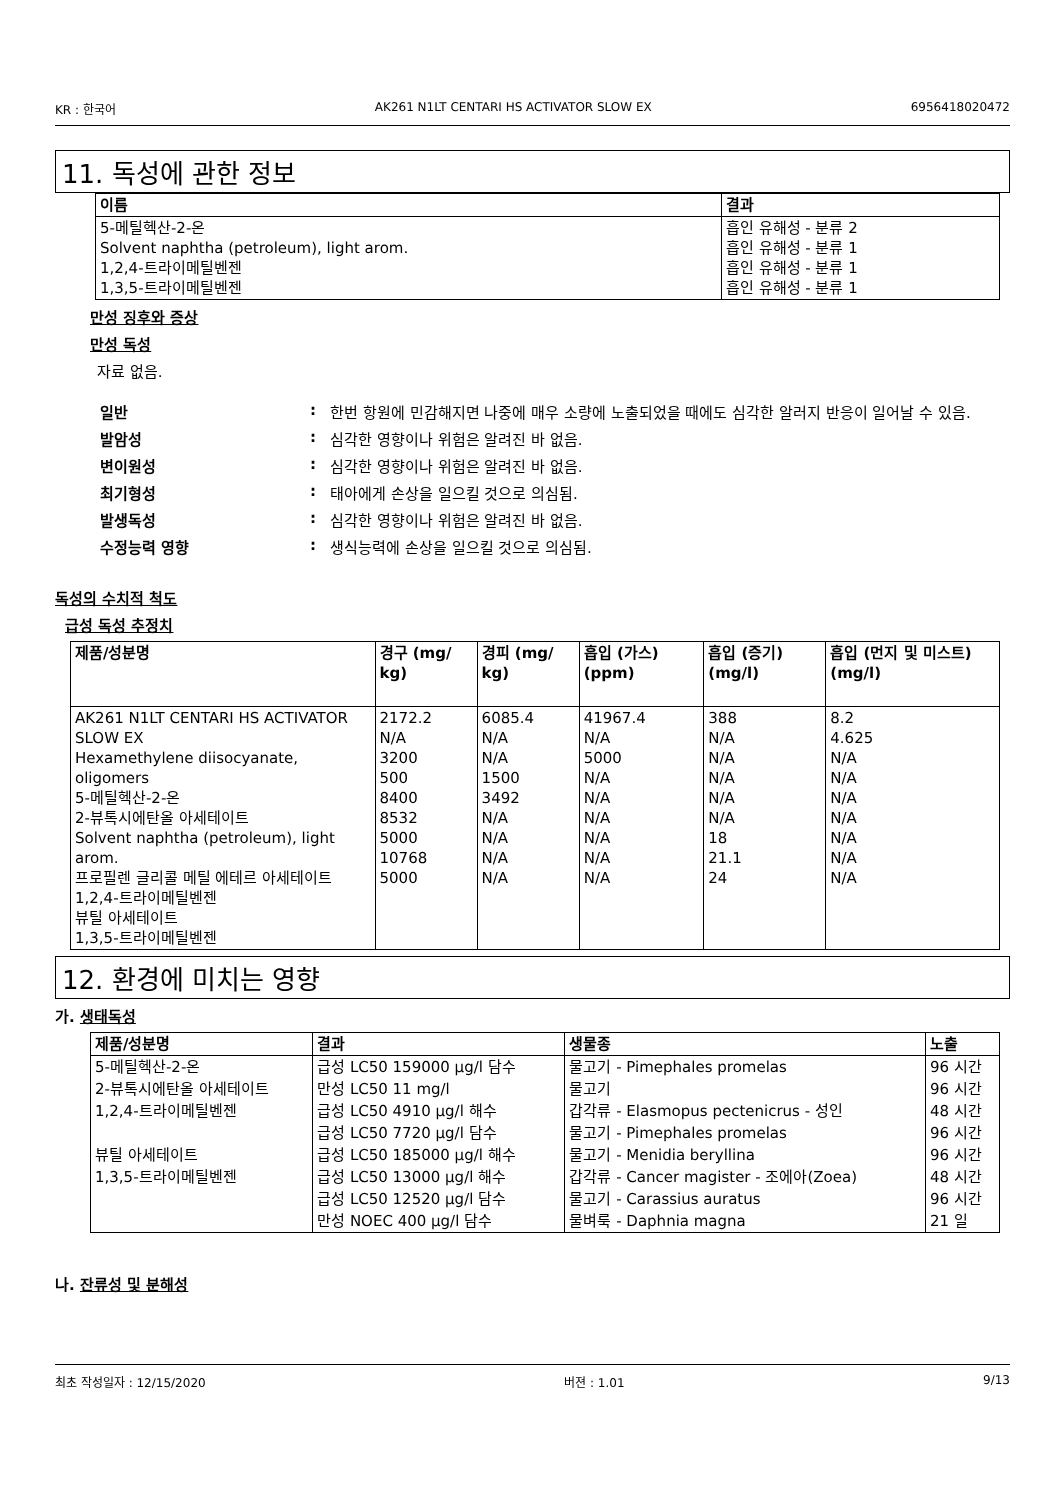KR : 한국어 AK261 N1LT CENTARI HS ACTIVATOR SLOW EX 6956418020472
11. 독성에 관한 정보
| 이름 | 결과 |
| --- | --- |
| 5-메틸헥산-2-온 Solvent naphtha (petroleum), light arom. 1,2,4-트라이메틸벤젠 1,3,5-트라이메틸벤젠 | 흡인 유해성 - 분류 2 흡인 유해성 - 분류 1 흡인 유해성 - 분류 1 흡인 유해성 - 분류 1 |
만성 징후와 증상
만성 독성
자료 없음.
일반: 한번 항원에 민감해지면 나중에 매우 소량에 노출되었을 때에도 심각한 알러지 반응이 일어날 수 있음.
발암성: 심각한 영향이나 위험은 알려진 바 없음.
변이원성: 심각한 영향이나 위험은 알려진 바 없음.
최기형성: 태아에게 손상을 일으킬 것으로 의심됨.
발생독성: 심각한 영향이나 위험은 알려진 바 없음.
수정능력 영향: 생식능력에 손상을 일으킬 것으로 의심됨.
독성의 수치적 척도
급성 독성 추정치
| 제품/성분명 | 경구 (mg/ kg) | 경피 (mg/ kg) | 흡입 (가스) (ppm) | 흡입 (증기) (mg/l) | 흡입 (먼지 및 미스트) (mg/l) |
| --- | --- | --- | --- | --- | --- |
| AK261 N1LT CENTARI HS ACTIVATOR SLOW EX Hexamethylene diisocyanate, oligomers 5-메틸헥산-2-온 2-뷰톡시에탄올 아세테이트 Solvent naphtha (petroleum), light arom. 프로필렌 글리콜 메틸 에테르 아세테이트 1,2,4-트라이메틸벤젠 뷰틸 아세테이트 1,3,5-트라이메틸벤젠 | 2172.2 N/A 3200 500 8400 8532 5000 10768 5000 | 6085.4 N/A N/A 1500 3492 N/A N/A N/A N/A | 41967.4 N/A 5000 N/A N/A N/A N/A N/A N/A | 388 N/A N/A N/A N/A N/A 18 21.1 24 | 8.2 4.625 N/A N/A N/A N/A N/A N/A N/A |
12. 환경에 미치는 영향
가. 생태독성
| 제품/성분명 | 결과 | 생물종 | 노출 |
| --- | --- | --- | --- |
| 5-메틸헥산-2-온 | 급성 LC50 159000 µg/l 담수 | 물고기 - Pimephales promelas | 96 시간 |
| 2-뷰톡시에탄올 아세테이트 | 만성 LC50 11 mg/l | 물고기 | 96 시간 |
| 1,2,4-트라이메틸벤젠 | 급성 LC50 4910 µg/l 해수 | 갑각류 - Elasmopus pectenicrus - 성인 | 48 시간 |
| | 급성 LC50 7720 µg/l 담수 | 물고기 - Pimephales promelas | 96 시간 |
| 뷰틸 아세테이트 | 급성 LC50 185000 µg/l 해수 | 물고기 - Menidia beryllina | 96 시간 |
| 1,3,5-트라이메틸벤젠 | 급성 LC50 13000 µg/l 해수 | 갑각류 - Cancer magister - 조에아(Zoea) | 48 시간 |
| | 급성 LC50 12520 µg/l 담수 | 물고기 - Carassius auratus | 96 시간 |
| | 만성 NOEC 400 µg/l 담수 | 물벼룩 - Daphnia magna | 21 일 |
나. 잔류성 및 분해성
최초 작성일자 : 12/15/2020 버젼 : 1.01 9/13